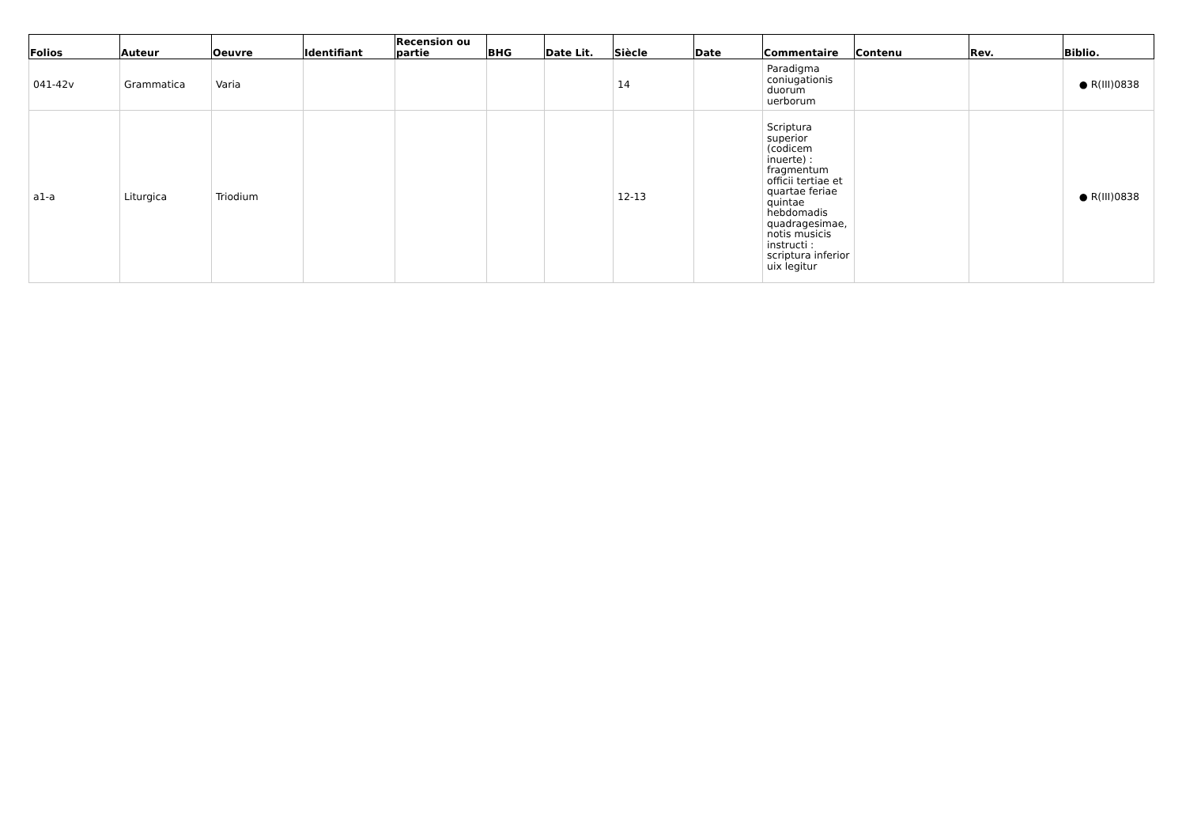| Folios | Auteur | Oeuvre | Identifiant | Recension ou partie | BHG | Date Lit. | Siècle | Date | Commentaire | Contenu | Rev. | Biblio. |
| --- | --- | --- | --- | --- | --- | --- | --- | --- | --- | --- | --- | --- |
| 041-42v | Grammatica | Varia | | | | | 14 | | Paradigma coniugationis duorum uerborum | | | ● R(III)0838 |
| a1-a | Liturgica | Triodium | | | | | 12-13 | | Scriptura superior (codicem inuerte) : fragmentum officii tertiae et quartae feriae quintae hebdomadis quadragesimae, notis musicis instructi : scriptura inferior uix legitur | | | ● R(III)0838 |